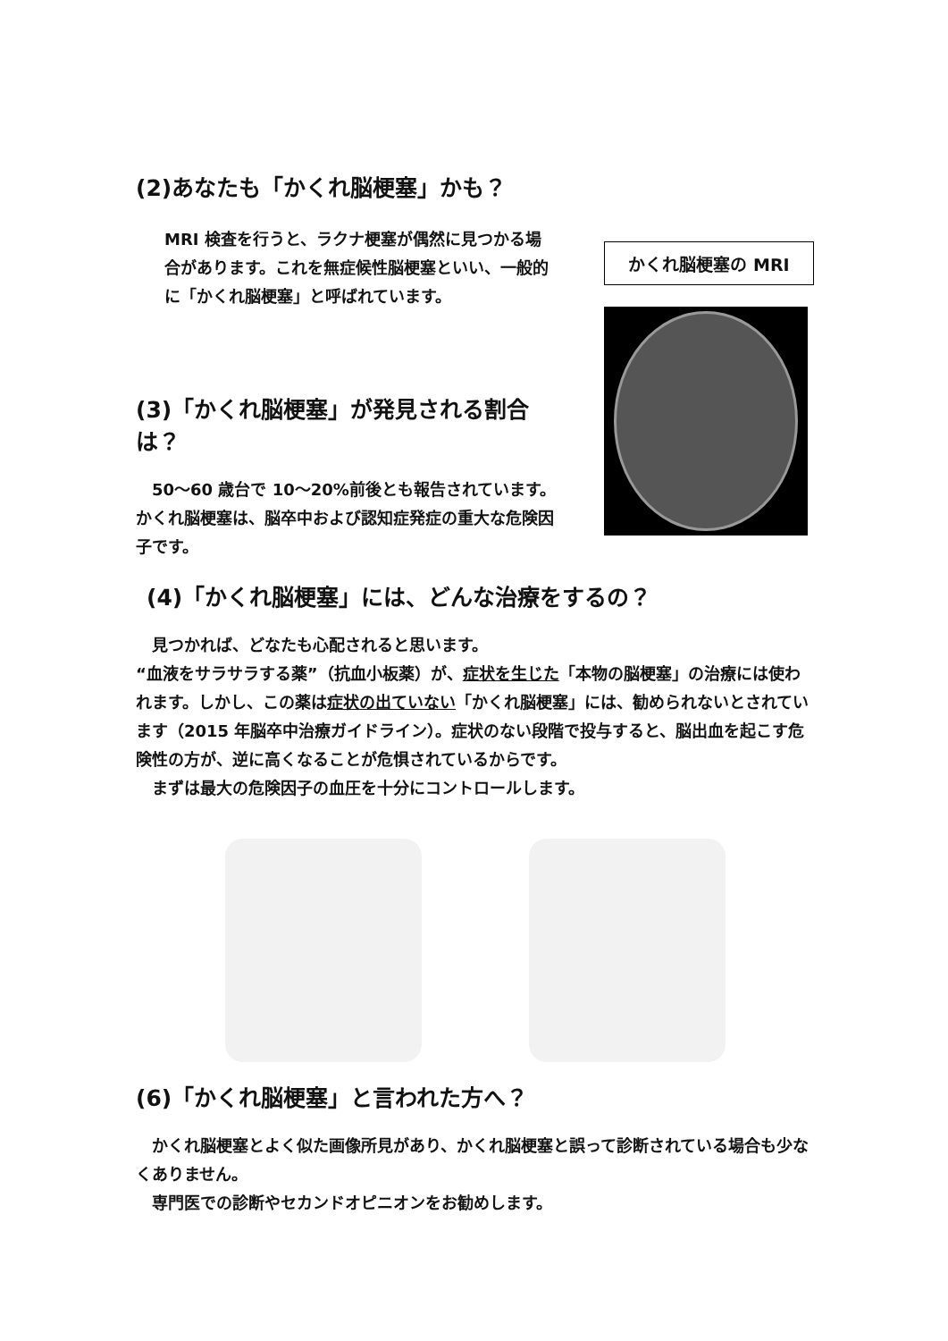(2)あなたも「かくれ脳梗塞」かも？
MRI 検査を行うと、ラクナ梗塞が偶然に見つかる場合があります。これを無症候性脳梗塞といい、一般的に「かくれ脳梗塞」と呼ばれています。
(3)「かくれ脳梗塞」が発見される割合は？
　50～60 歳台で 10～20%前後とも報告されています。かくれ脳梗塞は、脳卒中および認知症発症の重大な危険因子です。
かくれ脳梗塞の MRI
(4)「かくれ脳梗塞」には、どんな治療をするの？
　見つかれば、どなたも心配されると思います。
“血液をサラサラする薬”（抗血小板薬）が、症状を生じた「本物の脳梗塞」の治療には使われます。しかし、この薬は症状の出ていない「かくれ脳梗塞」には、勧められないとされています（2015 年脳卒中治療ガイドライン）。症状のない段階で投与すると、脳出血を起こす危険性の方が、逆に高くなることが危惧されているからです。
　まずは最大の危険因子の血圧を十分にコントロールします。
(6)「かくれ脳梗塞」と言われた方へ？
　かくれ脳梗塞とよく似た画像所見があり、かくれ脳梗塞と誤って診断されている場合も少なくありません。
　専門医での診断やセカンドオピニオンをお勧めします。